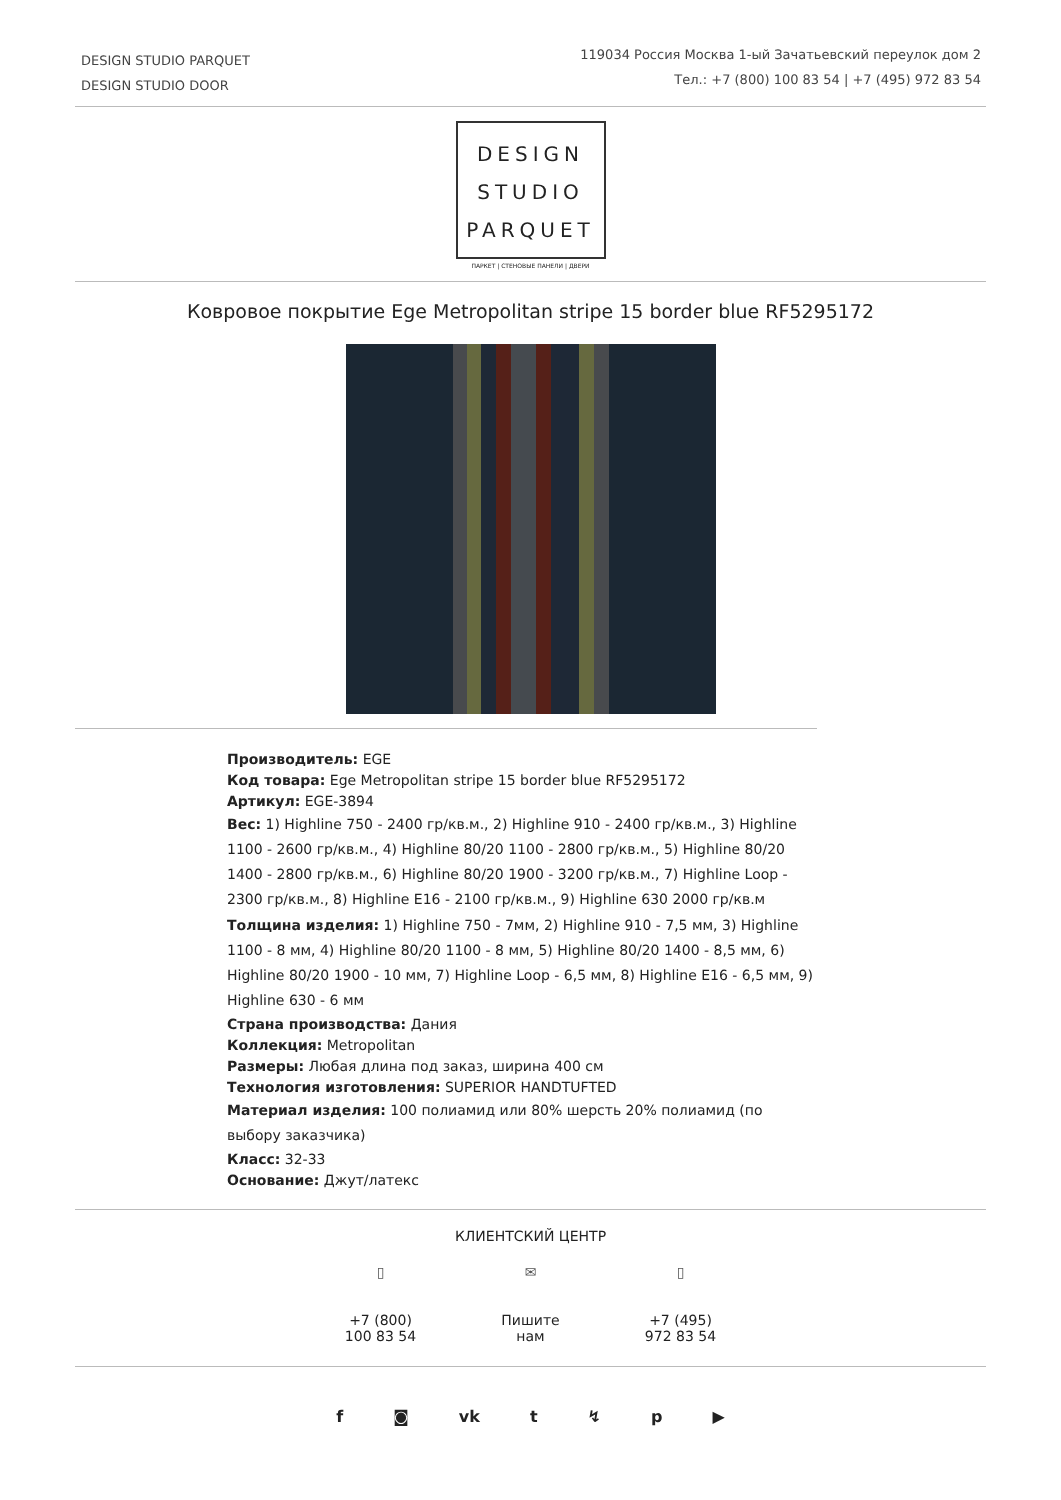DESIGN STUDIO PARQUET
DESIGN STUDIO DOOR
119034 Россия Москва 1-ый Зачатьевский переулок дом 2
Тел.: +7 (800) 100 83 54 | +7 (495) 972 83 54
DESIGN
STUDIO
PARQUET
ПАРКЕТ | СТЕНОВЫЕ ПАНЕЛИ | ДВЕРИ
Ковровое покрытие Ege Metropolitan stripe 15 border blue RF5295172
Производитель: EGE
Код товара: Ege Metropolitan stripe 15 border blue RF5295172
Артикул: EGE-3894
Вес: 1) Highline 750 - 2400 гр/кв.м., 2) Highline 910 - 2400 гр/кв.м., 3) Highline 1100 - 2600 гр/кв.м., 4) Highline 80/20 1100 - 2800 гр/кв.м., 5) Highline 80/20 1400 - 2800 гр/кв.м., 6) Highline 80/20 1900 - 3200 гр/кв.м., 7) Highline Loop - 2300 гр/кв.м., 8) Highline E16 - 2100 гр/кв.м., 9) Highline 630 2000 гр/кв.м
Толщина изделия: 1) Highline 750 - 7мм, 2) Highline 910 - 7,5 мм, 3) Highline 1100 - 8 мм, 4) Highline 80/20 1100 - 8 мм, 5) Highline 80/20 1400 - 8,5 мм, 6) Highline 80/20 1900 - 10 мм, 7) Highline Loop - 6,5 мм, 8) Highline E16 - 6,5 мм, 9) Highline 630 - 6 мм
Страна производства: Дания
Коллекция: Metropolitan
Размеры: Любая длина под заказ, ширина 400 см
Технология изготовления: SUPERIOR HANDTUFTED
Материал изделия: 100 полиамид или 80% шерсть 20% полиамид (по выбору заказчика)
Класс: 32-33
Основание: Джут/латекс
КЛИЕНТСКИЙ ЦЕНТР
▯
+7 (800) 100 83 54
✉
Пишите нам
▯
+7 (495) 972 83 54
f ◙ vk t ↯ p ▶